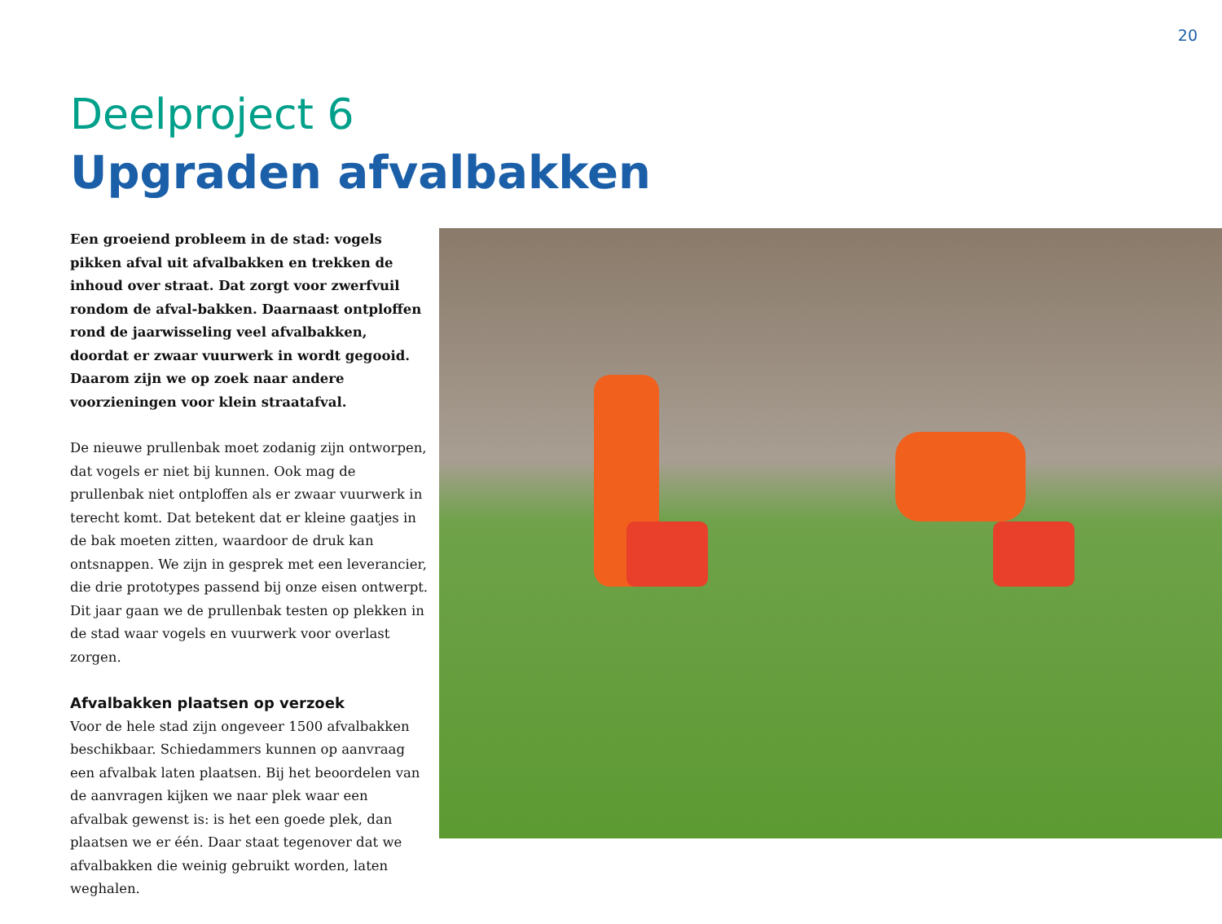20
Deelproject 6
Upgraden afvalbakken
Een groeiend probleem in de stad: vogels pikken afval uit afvalbakken en trekken de inhoud over straat. Dat zorgt voor zwerfvuil rondom de afval-bakken. Daarnaast ontploffen rond de jaarwisseling veel afvalbakken, doordat er zwaar vuurwerk in wordt gegooid. Daarom zijn we op zoek naar andere voorzieningen voor klein straatafval.
De nieuwe prullenbak moet zodanig zijn ontworpen, dat vogels er niet bij kunnen. Ook mag de prullenbak niet ontploffen als er zwaar vuurwerk in terecht komt. Dat betekent dat er kleine gaatjes in de bak moeten zitten, waardoor de druk kan ontsnappen. We zijn in gesprek met een leverancier, die drie prototypes passend bij onze eisen ontwerpt. Dit jaar gaan we de prullenbak testen op plekken in de stad waar vogels en vuurwerk voor overlast zorgen.
Afvalbakken plaatsen op verzoek
Voor de hele stad zijn ongeveer 1500 afvalbakken beschikbaar. Schiedammers kunnen op aanvraag een afvalbak laten plaatsen. Bij het beoordelen van de aanvragen kijken we naar plek waar een afvalbak gewenst is: is het een goede plek, dan plaatsen we er één. Daar staat tegenover dat we afvalbakken die weinig gebruikt worden, laten weghalen.